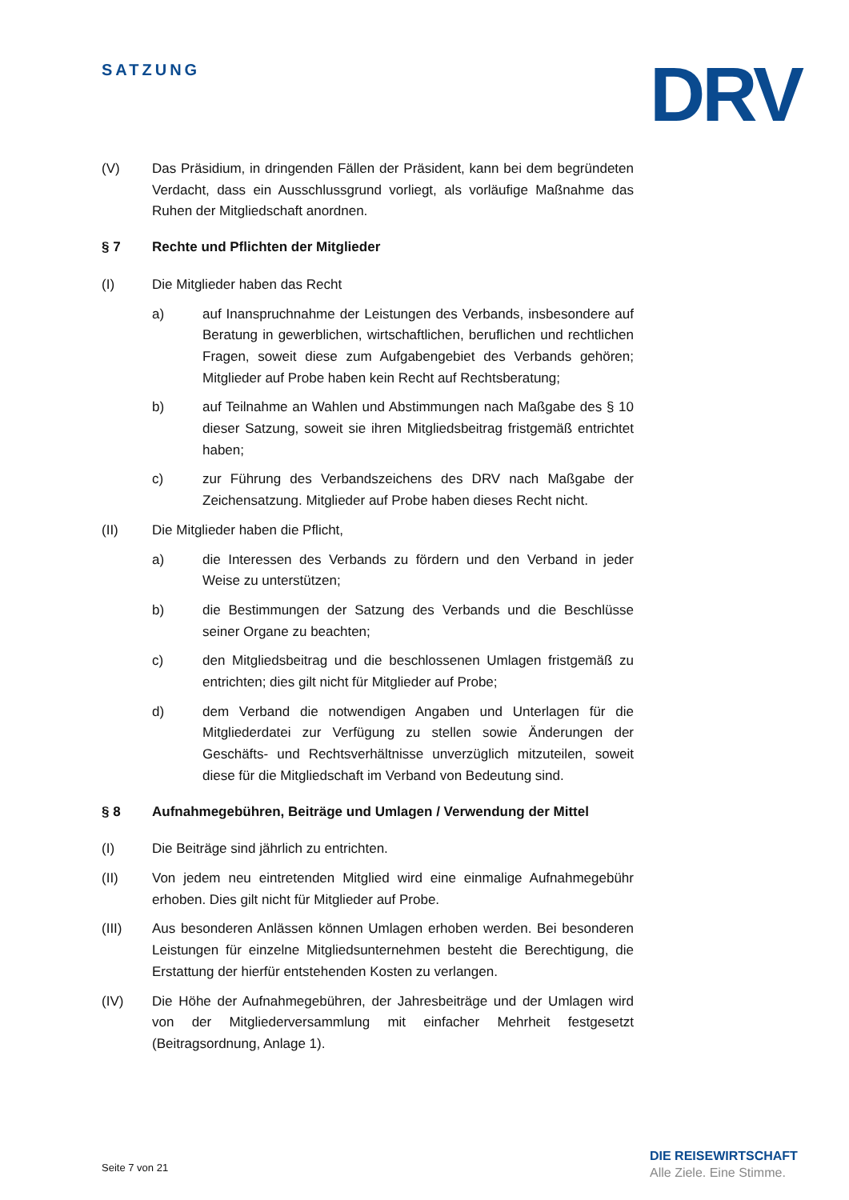SATZUNG DRV
(V) Das Präsidium, in dringenden Fällen der Präsident, kann bei dem begründeten Verdacht, dass ein Ausschlussgrund vorliegt, als vorläufige Maßnahme das Ruhen der Mitgliedschaft anordnen.
§ 7 Rechte und Pflichten der Mitglieder
(I) Die Mitglieder haben das Recht
a) auf Inanspruchnahme der Leistungen des Verbands, insbesondere auf Beratung in gewerblichen, wirtschaftlichen, beruflichen und rechtlichen Fragen, soweit diese zum Aufgabengebiet des Verbands gehören; Mitglieder auf Probe haben kein Recht auf Rechtsberatung;
b) auf Teilnahme an Wahlen und Abstimmungen nach Maßgabe des § 10 dieser Satzung, soweit sie ihren Mitgliedsbeitrag fristgemäß entrichtet haben;
c) zur Führung des Verbandszeichens des DRV nach Maßgabe der Zeichensatzung. Mitglieder auf Probe haben dieses Recht nicht.
(II) Die Mitglieder haben die Pflicht,
a) die Interessen des Verbands zu fördern und den Verband in jeder Weise zu unterstützen;
b) die Bestimmungen der Satzung des Verbands und die Beschlüsse seiner Organe zu beachten;
c) den Mitgliedsbeitrag und die beschlossenen Umlagen fristgemäß zu entrichten; dies gilt nicht für Mitglieder auf Probe;
d) dem Verband die notwendigen Angaben und Unterlagen für die Mitgliederdatei zur Verfügung zu stellen sowie Änderungen der Geschäfts- und Rechtsverhältnisse unverzüglich mitzuteilen, soweit diese für die Mitgliedschaft im Verband von Bedeutung sind.
§ 8 Aufnahmegebühren, Beiträge und Umlagen / Verwendung der Mittel
(I) Die Beiträge sind jährlich zu entrichten.
(II) Von jedem neu eintretenden Mitglied wird eine einmalige Aufnahmegebühr erhoben. Dies gilt nicht für Mitglieder auf Probe.
(III) Aus besonderen Anlässen können Umlagen erhoben werden. Bei besonderen Leistungen für einzelne Mitgliedsunternehmen besteht die Berechtigung, die Erstattung der hierfür entstehenden Kosten zu verlangen.
(IV) Die Höhe der Aufnahmegebühren, der Jahresbeiträge und der Umlagen wird von der Mitgliederversammlung mit einfacher Mehrheit festgesetzt (Beitragsordnung, Anlage 1).
Seite 7 von 21
DIE REISEWIRTSCHAFT
Alle Ziele. Eine Stimme.